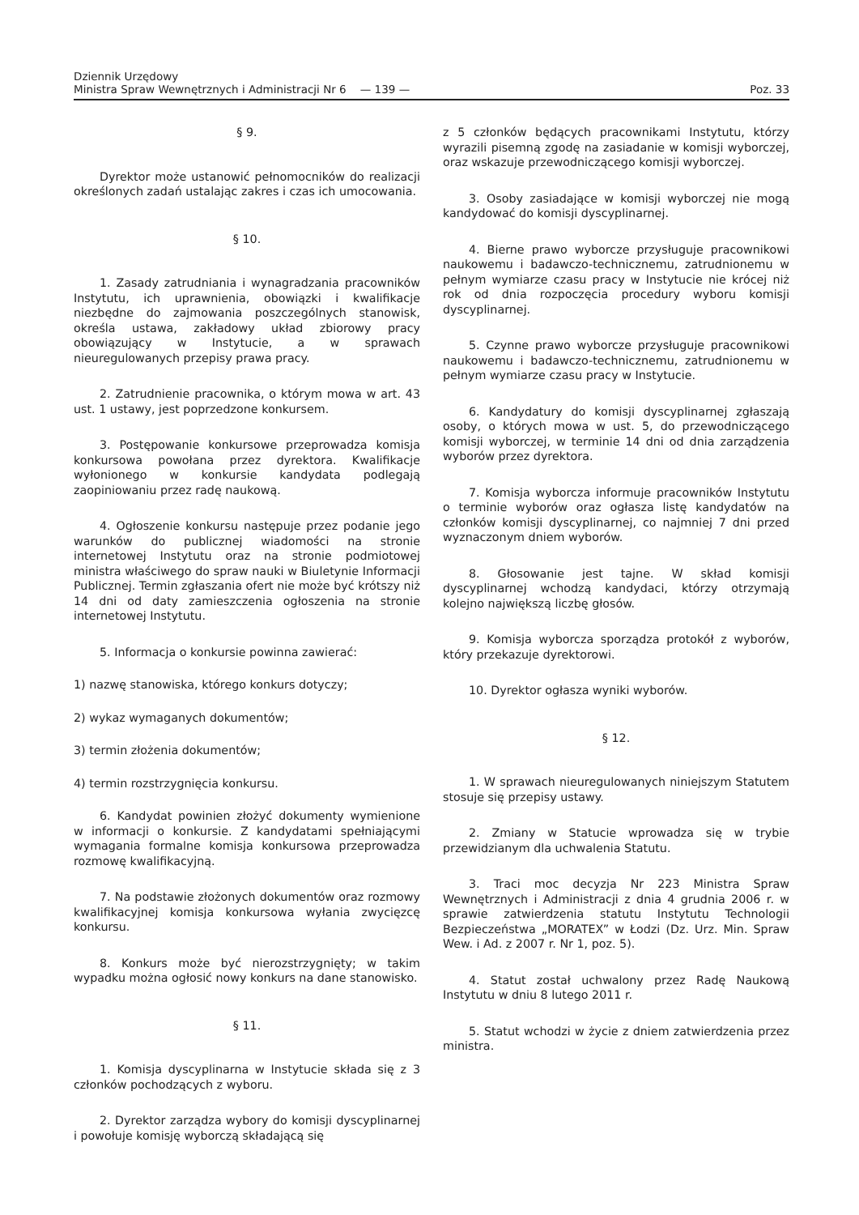Dziennik Urzędowy
Ministra Spraw Wewnętrznych i Administracji Nr 6 — 139 —
Poz. 33
§ 9.
Dyrektor może ustanowić pełnomocników do realizacji określonych zadań ustalając zakres i czas ich umocowania.
§ 10.
1. Zasady zatrudniania i wynagradzania pracowników Instytutu, ich uprawnienia, obowiązki i kwalifikacje niezbędne do zajmowania poszczególnych stanowisk, określa ustawa, zakładowy układ zbiorowy pracy obowiązujący w Instytucie, a w sprawach nieuregulowanych przepisy prawa pracy.
2. Zatrudnienie pracownika, o którym mowa w art. 43 ust. 1 ustawy, jest poprzedzone konkursem.
3. Postępowanie konkursowe przeprowadza komisja konkursowa powołana przez dyrektora. Kwalifikacje wyłonionego w konkursie kandydata podlegają zaopiniowaniu przez radę naukową.
4. Ogłoszenie konkursu następuje przez podanie jego warunków do publicznej wiadomości na stronie internetowej Instytutu oraz na stronie podmiotowej ministra właściwego do spraw nauki w Biuletynie Informacji Publicznej. Termin zgłaszania ofert nie może być krótszy niż 14 dni od daty zamieszczenia ogłoszenia na stronie internetowej Instytutu.
5. Informacja o konkursie powinna zawierać:
1) nazwę stanowiska, którego konkurs dotyczy;
2) wykaz wymaganych dokumentów;
3) termin złożenia dokumentów;
4) termin rozstrzygnięcia konkursu.
6. Kandydat powinien złożyć dokumenty wymienione w informacji o konkursie. Z kandydatami spełniającymi wymagania formalne komisja konkursowa przeprowadza rozmowę kwalifikacyjną.
7. Na podstawie złożonych dokumentów oraz rozmowy kwalifikacyjnej komisja konkursowa wyłania zwycięzcę konkursu.
8. Konkurs może być nierozstrzygnięty; w takim wypadku można ogłosić nowy konkurs na dane stanowisko.
§ 11.
1. Komisja dyscyplinarna w Instytucie składa się z 3 członków pochodzących z wyboru.
2. Dyrektor zarządza wybory do komisji dyscyplinarnej i powołuje komisję wyborczą składającą się
z 5 członków będących pracownikami Instytutu, którzy wyrazili pisemną zgodę na zasiadanie w komisji wyborczej, oraz wskazuje przewodniczącego komisji wyborczej.
3. Osoby zasiadające w komisji wyborczej nie mogą kandydować do komisji dyscyplinarnej.
4. Bierne prawo wyborcze przysługuje pracownikowi naukowemu i badawczo-technicznemu, zatrudnionemu w pełnym wymiarze czasu pracy w Instytucie nie krócej niż rok od dnia rozpoczęcia procedury wyboru komisji dyscyplinarnej.
5. Czynne prawo wyborcze przysługuje pracownikowi naukowemu i badawczo-technicznemu, zatrudnionemu w pełnym wymiarze czasu pracy w Instytucie.
6. Kandydatury do komisji dyscyplinarnej zgłaszają osoby, o których mowa w ust. 5, do przewodniczącego komisji wyborczej, w terminie 14 dni od dnia zarządzenia wyborów przez dyrektora.
7. Komisja wyborcza informuje pracowników Instytutu o terminie wyborów oraz ogłasza listę kandydatów na członków komisji dyscyplinarnej, co najmniej 7 dni przed wyznaczonym dniem wyborów.
8. Głosowanie jest tajne. W skład komisji dyscyplinarnej wchodzą kandydaci, którzy otrzymają kolejno największą liczbę głosów.
9. Komisja wyborcza sporządza protokół z wyborów, który przekazuje dyrektorowi.
10. Dyrektor ogłasza wyniki wyborów.
§ 12.
1. W sprawach nieuregulowanych niniejszym Statutem stosuje się przepisy ustawy.
2. Zmiany w Statucie wprowadza się w trybie przewidzianym dla uchwalenia Statutu.
3. Traci moc decyzja Nr 223 Ministra Spraw Wewnętrznych i Administracji z dnia 4 grudnia 2006 r. w sprawie zatwierdzenia statutu Instytutu Technologii Bezpieczeństwa „MORATEX” w Łodzi (Dz. Urz. Min. Spraw Wew. i Ad. z 2007 r. Nr 1, poz. 5).
4. Statut został uchwalony przez Radę Naukową Instytutu w dniu 8 lutego 2011 r.
5. Statut wchodzi w życie z dniem zatwierdzenia przez ministra.